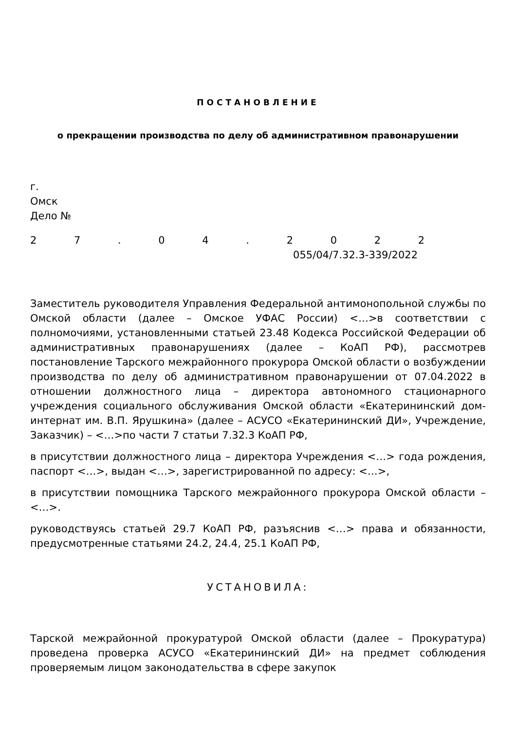ПОСТАНОВЛЕНИЕ
о прекращении производства по делу об административном правонарушении
г.
Омск
Дело №
27. 04. 2022
055/04/7.32.3-339/2022
Заместитель руководителя Управления Федеральной антимонопольной службы по Омской области (далее – Омское УФАС России) <…>в соответствии с полномочиями, установленными статьей 23.48 Кодекса Российской Федерации об административных правонарушениях (далее – КоАП РФ), рассмотрев постановление Тарского межрайонного прокурора Омской области о возбуждении производства по делу об административном правонарушении от 07.04.2022 в отношении должностного лица – директора автономного стационарного учреждения социального обслуживания Омской области «Екатерининский дом-интернат им. В.П. Ярушкина» (далее – АСУСО «Екатерининский ДИ», Учреждение, Заказчик) – <…>по части 7 статьи 7.32.3 КоАП РФ,
в присутствии должностного лица – директора Учреждения <…> года рождения, паспорт <…>, выдан <…>, зарегистрированной по адресу: <…>,
в присутствии помощника Тарского межрайонного прокурора Омской области – <…>.
руководствуясь статьей 29.7 КоАП РФ, разъяснив <…> права и обязанности, предусмотренные статьями 24.2, 24.4, 25.1 КоАП РФ,
УСТАНОВИЛА:
Тарской межрайонной прокуратурой Омской области (далее – Прокуратура) проведена проверка АСУСО «Екатерининский ДИ» на предмет соблюдения проверяемым лицом законодательства в сфере закупок